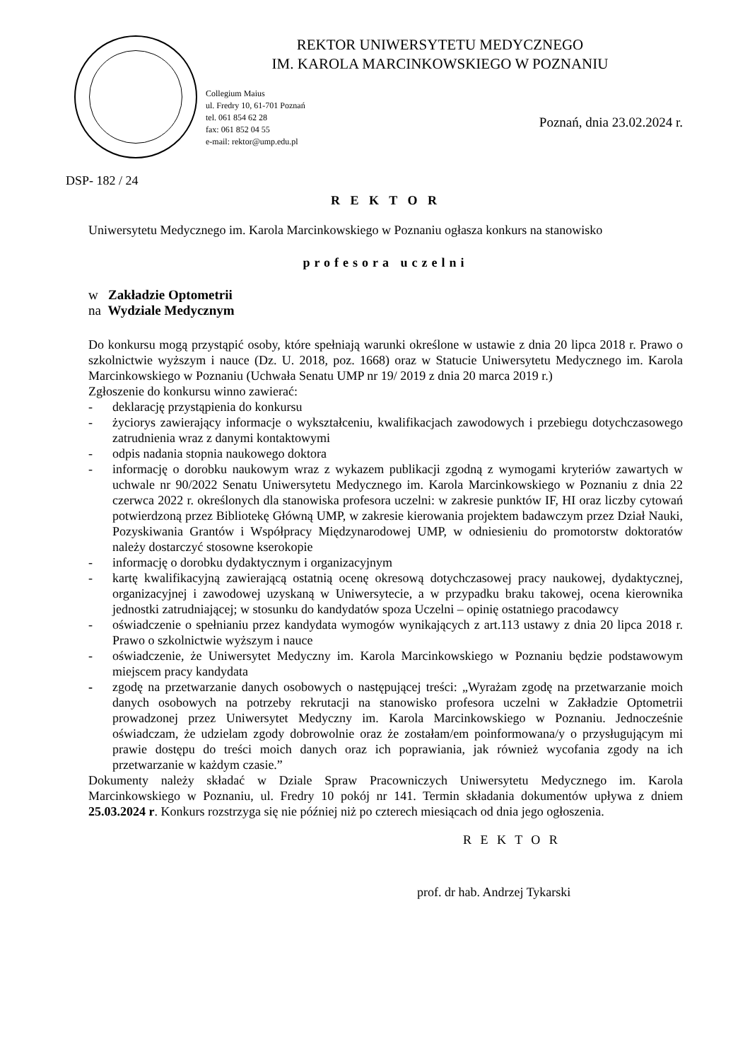REKTOR UNIWERSYTETU MEDYCZNEGO
IM. KAROLA MARCINKOWSKIEGO W POZNANIU
Collegium Maius
ul. Fredry 10, 61-701 Poznań
tel. 061 854 62 28
fax: 061 852 04 55
e-mail: rektor@ump.edu.pl
Poznań, dnia 23.02.2024 r.
DSP- 182 / 24
R E K T O R
Uniwersytetu Medycznego im. Karola Marcinkowskiego w Poznaniu ogłasza konkurs na stanowisko
profesora uczelni
w Zakładzie Optometrii
na Wydziale Medycznym
Do konkursu mogą przystąpić osoby, które spełniają warunki określone w ustawie z dnia 20 lipca 2018 r. Prawo o szkolnictwie wyższym i nauce (Dz. U. 2018, poz. 1668) oraz w Statucie Uniwersytetu Medycznego im. Karola Marcinkowskiego w Poznaniu (Uchwała Senatu UMP nr 19/ 2019 z dnia 20 marca 2019 r.)
Zgłoszenie do konkursu winno zawierać:
- deklarację przystąpienia do konkursu
- życiorys zawierający informacje o wykształceniu, kwalifikacjach zawodowych i przebiegu dotychczasowego zatrudnienia wraz z danymi kontaktowymi
- odpis nadania stopnia naukowego doktora
- informację o dorobku naukowym wraz z wykazem publikacji zgodną z wymogami kryteriów zawartych w uchwale nr 90/2022 Senatu Uniwersytetu Medycznego im. Karola Marcinkowskiego w Poznaniu z dnia 22 czerwca 2022 r. określonych dla stanowiska profesora uczelni: w zakresie punktów IF, HI oraz liczby cytowań potwierdzoną przez Bibliotekę Główną UMP, w zakresie kierowania projektem badawczym przez Dział Nauki, Pozyskiwania Grantów i Współpracy Międzynarodowej UMP, w odniesieniu do promotorstw doktoratów należy dostarczyć stosowne kserokopie
- informację o dorobku dydaktycznym i organizacyjnym
- kartę kwalifikacyjną zawierającą ostatnią ocenę okresową dotychczasowej pracy naukowej, dydaktycznej, organizacyjnej i zawodowej uzyskaną w Uniwersytecie, a w przypadku braku takowej, ocena kierownika jednostki zatrudniającej; w stosunku do kandydatów spoza Uczelni – opinię ostatniego pracodawcy
- oświadczenie o spełnianiu przez kandydata wymogów wynikających z art.113 ustawy z dnia 20 lipca 2018 r. Prawo o szkolnictwie wyższym i nauce
- oświadczenie, że Uniwersytet Medyczny im. Karola Marcinkowskiego w Poznaniu będzie podstawowym miejscem pracy kandydata
- zgodę na przetwarzanie danych osobowych o następującej treści: „Wyrażam zgodę na przetwarzanie moich danych osobowych na potrzeby rekrutacji na stanowisko profesora uczelni w Zakładzie Optometrii prowadzonej przez Uniwersytet Medyczny im. Karola Marcinkowskiego w Poznaniu. Jednocześnie oświadczam, że udzielam zgody dobrowolnie oraz że zostałam/em poinformowana/y o przysługującym mi prawie dostępu do treści moich danych oraz ich poprawiania, jak również wycofania zgody na ich przetwarzanie w każdym czasie.”
Dokumenty należy składać w Dziale Spraw Pracowniczych Uniwersytetu Medycznego im. Karola Marcinkowskiego w Poznaniu, ul. Fredry 10 pokój nr 141. Termin składania dokumentów upływa z dniem 25.03.2024 r. Konkurs rozstrzyga się nie później niż po czterech miesiącach od dnia jego ogłoszenia.
R E K T O R
prof. dr hab. Andrzej Tykarski